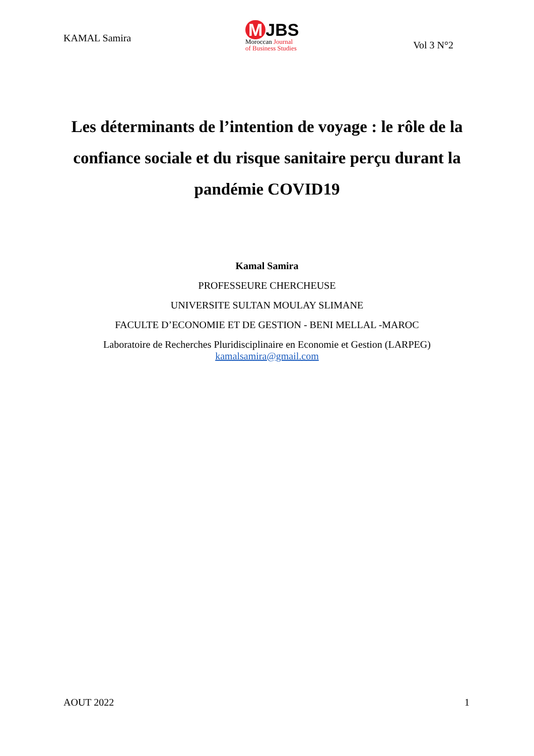KAMAL Samira
M JBS
Moroccan Journal
of Business Studies
Vol 3 N°2
Les déterminants de l’intention de voyage : le rôle de la confiance sociale et du risque sanitaire perçu durant la pandémie COVID19
Kamal Samira
PROFESSEURE CHERCHEUSE
UNIVERSITE SULTAN MOULAY SLIMANE
FACULTE D’ECONOMIE ET DE GESTION - BENI MELLAL -MAROC
Laboratoire de Recherches Pluridisciplinaire en Economie et Gestion (LARPEG)
kamalsamira@gmail.com
AOUT 2022 1